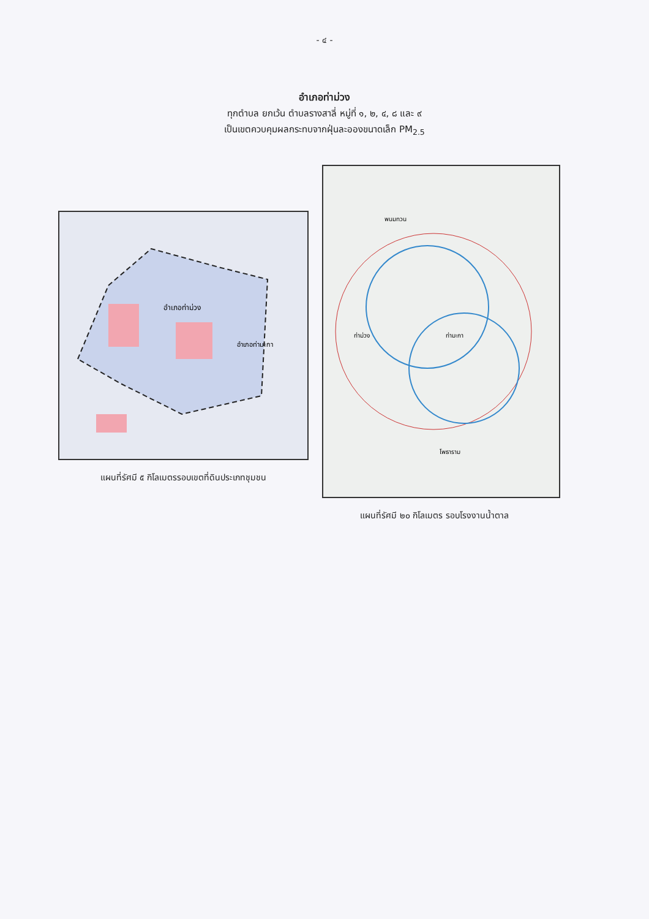- ๔ -
อำเภอท่าม่วง
ทุกตำบล ยกเว้น ตำบลรางสาลี่ หมู่ที่ ๑, ๒, ๔, ๘ และ ๙
เป็นเขตควบคุมผลกระทบจากฝุ่นละอองขนาดเล็ก PM<sub>2.5</sub>
อำเภอท่าม่วง
อำเภอท่ามะกา
แผนที่รัศมี ๕ กิโลเมตรรอบเขตที่ดินประเภทชุมชน
พนมทวน
ท่าม่วง
ท่ามะกา
โพธาราม
แผนที่รัศมี ๒๐ กิโลเมตร รอบโรงงานน้ำตาล